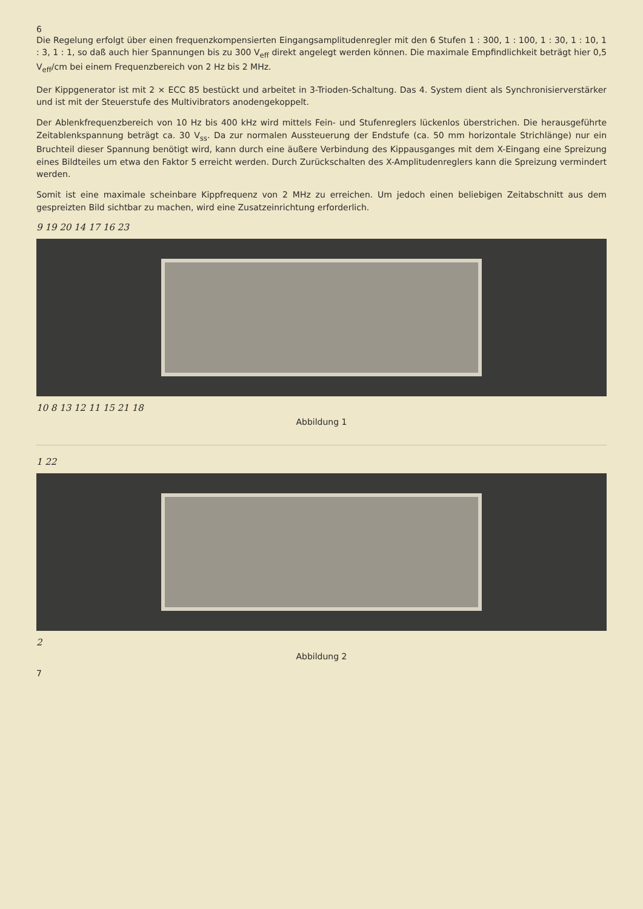6
Die Regelung erfolgt über einen frequenzkompensierten Eingangsamplitudenregler mit den 6 Stufen 1 : 300, 1 : 100, 1 : 30, 1 : 10, 1 : 3, 1 : 1, so daß auch hier Spannungen bis zu 300 V<sub>eff</sub> direkt angelegt werden können. Die maximale Empfindlichkeit beträgt hier 0,5 V<sub>eff</sub>/cm bei einem Frequenzbereich von 2 Hz bis 2 MHz.
Der Kippgenerator ist mit 2 × ECC 85 bestückt und arbeitet in 3-Trioden-Schaltung. Das 4. System dient als Synchronisierverstärker und ist mit der Steuerstufe des Multivibrators anodengekoppelt.
Der Ablenkfrequenzbereich von 10 Hz bis 400 kHz wird mittels Fein- und Stufenreglers lückenlos überstrichen. Die herausgeführte Zeitablenkspannung beträgt ca. 30 V<sub>ss</sub>. Da zur normalen Aussteuerung der Endstufe (ca. 50 mm horizontale Strichlänge) nur ein Bruchteil dieser Spannung benötigt wird, kann durch eine äußere Verbindung des Kippausganges mit dem X-Eingang eine Spreizung eines Bildteiles um etwa den Faktor 5 erreicht werden. Durch Zurückschalten des X-Amplitudenreglers kann die Spreizung vermindert werden.
Somit ist eine maximale scheinbare Kippfrequenz von 2 MHz zu erreichen. Um jedoch einen beliebigen Zeitabschnitt aus dem gespreizten Bild sichtbar zu machen, wird eine Zusatzeinrichtung erforderlich.
9 19 20 14 17 16 23
10 8 13 12 11 15 21 18
Abbildung 1
1 22
2
Abbildung 2
7